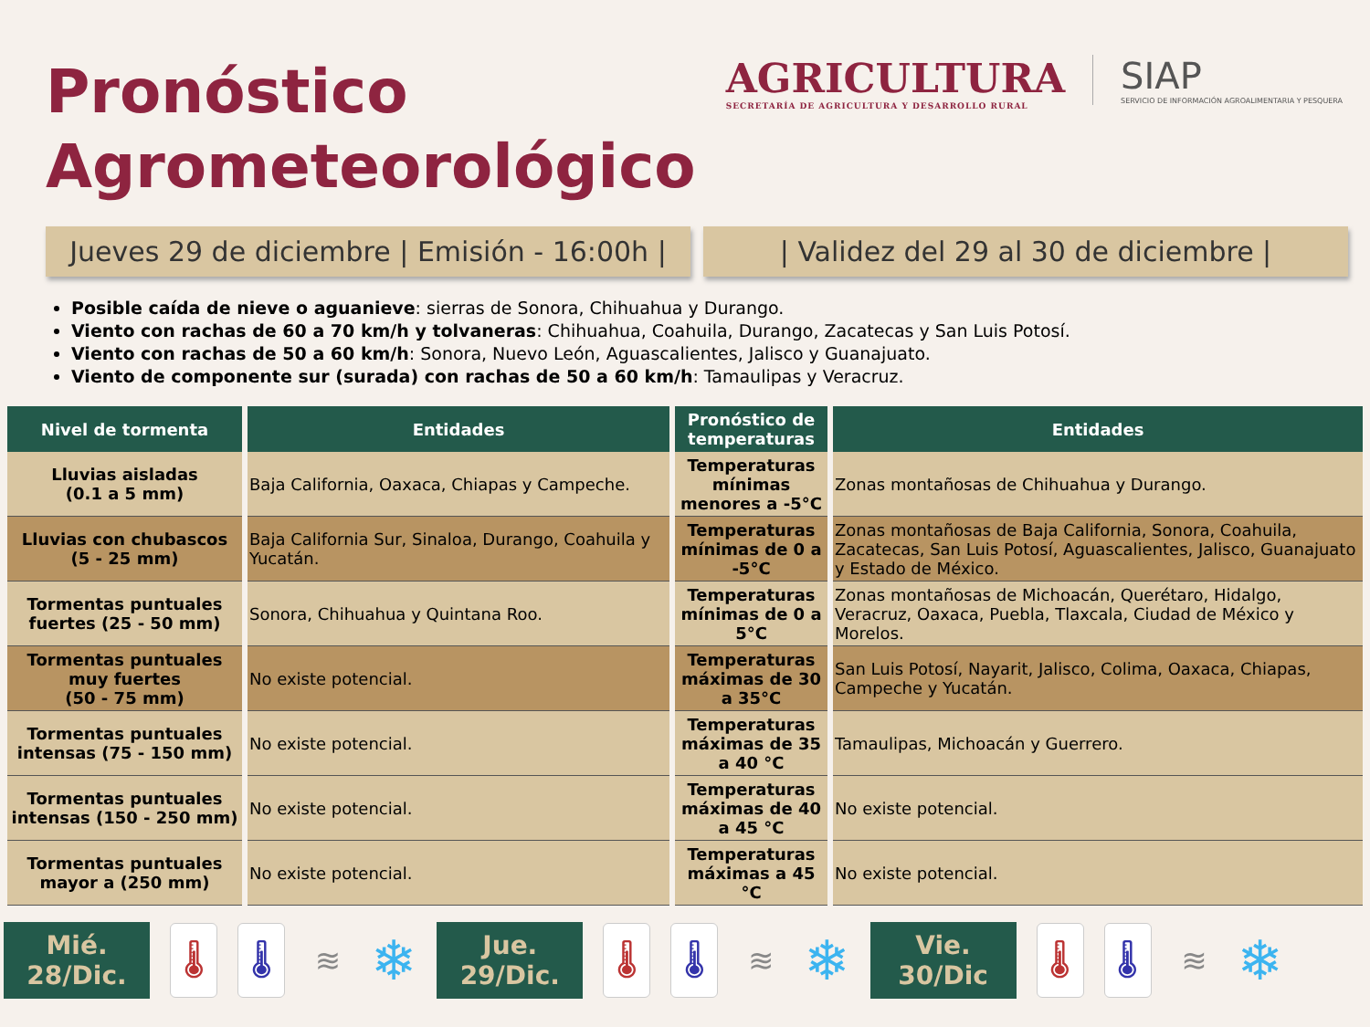Pronóstico
Agrometeorológico
AGRICULTURA
SECRETARÍA DE AGRICULTURA Y DESARROLLO RURAL
SIAP
SERVICIO DE INFORMACIÓN AGROALIMENTARIA Y PESQUERA
Jueves 29 de diciembre | Emisión - 16:00h |
| Validez del 29 al 30 de diciembre |
Posible caída de nieve o aguanieve: sierras de Sonora, Chihuahua y Durango.
Viento con rachas de 60 a 70 km/h y tolvaneras: Chihuahua, Coahuila, Durango, Zacatecas y San Luis Potosí.
Viento con rachas de 50 a 60 km/h: Sonora, Nuevo León, Aguascalientes, Jalisco y Guanajuato.
Viento de componente sur (surada) con rachas de 50 a 60 km/h: Tamaulipas y Veracruz.
| Nivel de tormenta | Entidades | Pronóstico de temperaturas | Entidades |
| --- | --- | --- | --- |
| Lluvias aisladas (0.1 a 5 mm) | Baja California, Oaxaca, Chiapas y Campeche. | Temperaturas mínimas menores a -5°C | Zonas montañosas de Chihuahua y Durango. |
| Lluvias con chubascos (5 - 25 mm) | Baja California Sur, Sinaloa, Durango, Coahuila y Yucatán. | Temperaturas mínimas de 0 a -5°C | Zonas montañosas de Baja California, Sonora, Coahuila, Zacatecas, San Luis Potosí, Aguascalientes, Jalisco, Guanajuato y Estado de México. |
| Tormentas puntuales fuertes (25 - 50 mm) | Sonora, Chihuahua y Quintana Roo. | Temperaturas mínimas de 0 a 5°C | Zonas montañosas de Michoacán, Querétaro, Hidalgo, Veracruz, Oaxaca, Puebla, Tlaxcala, Ciudad de México y Morelos. |
| Tormentas puntuales muy fuertes (50 - 75 mm) | No existe potencial. | Temperaturas máximas de 30 a 35°C | San Luis Potosí, Nayarit, Jalisco, Colima, Oaxaca, Chiapas, Campeche y Yucatán. |
| Tormentas puntuales intensas (75 - 150 mm) | No existe potencial. | Temperaturas máximas de 35 a 40 °C | Tamaulipas, Michoacán y Guerrero. |
| Tormentas puntuales intensas (150 - 250 mm) | No existe potencial. | Temperaturas máximas de 40 a 45 °C | No existe potencial. |
| Tormentas puntuales mayor a (250 mm) | No existe potencial. | Temperaturas máximas a 45 °C | No existe potencial. |
Mié.
28/Dic.
🌡 🌡 ≋
❄
Jue.
29/Dic.
🌡 🌡 ≋
❄
Vie.
30/Dic
🌡 🌡 ≋
❄